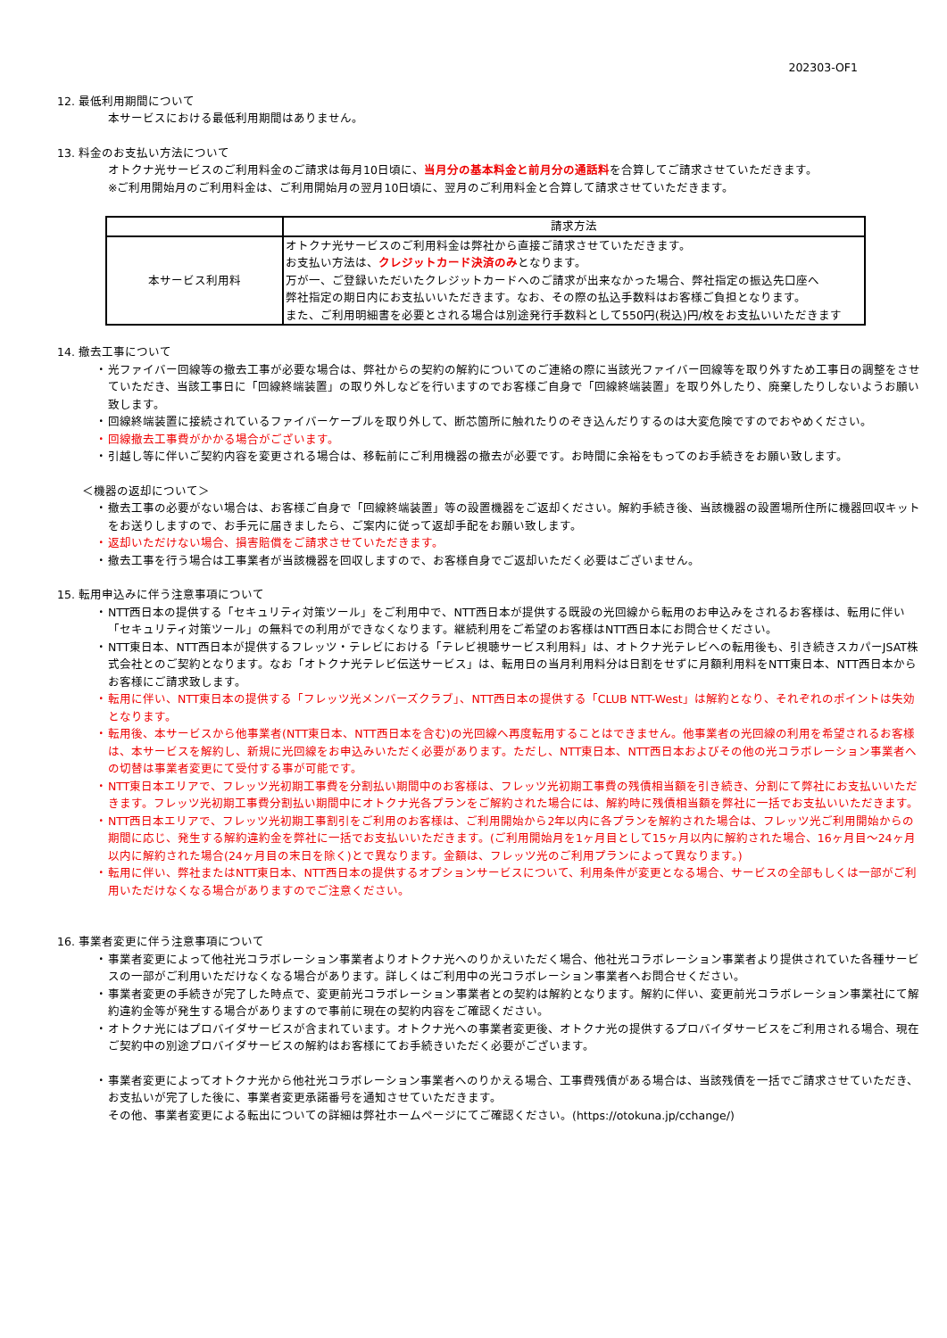202303-OF1
12. 最低利用期間について
本サービスにおける最低利用期間はありません。
13. 料金のお支払い方法について
オトクナ光サービスのご利用料金のご請求は毎月10日頃に、当月分の基本料金と前月分の通話料を合算してご請求させていただきます。
※ご利用開始月のご利用料金は、ご利用開始月の翌月10日頃に、翌月のご利用料金と合算して請求させていただきます。
| | 請求方法 |
| --- | --- |
| 本サービス利用料 | オトクナ光サービスのご利用料金は弊社から直接ご請求させていただきます。 お支払い方法は、 クレジットカード決済のみ となります。 万が一、ご登録いただいたクレジットカードへのご請求が出来なかった場合、弊社指定の振込先口座へ 弊社指定の期日内にお支払いいただきます。なお、その際の払込手数料はお客様ご負担となります。 また、ご利用明細書を必要とされる場合は別途発行手数料として550円(税込)円/枚をお支払いいただきます |
14. 撤去工事について
・ 光ファイバー回線等の撤去工事が必要な場合は、弊社からの契約の解約についてのご連絡の際に当該光ファイバー回線等を取り外すため工事日の調整をさせていただき、当該工事日に「回線終端装置」の取り外しなどを行いますのでお客様ご自身で「回線終端装置」を取り外したり、廃棄したりしないようお願い致します。
・ 回線終端装置に接続されているファイバーケーブルを取り外して、断芯箇所に触れたりのぞき込んだりするのは大変危険ですのでおやめください。
・ 回線撤去工事費がかかる場合がございます。
・ 引越し等に伴いご契約内容を変更される場合は、移転前にご利用機器の撤去が必要です。お時間に余裕をもってのお手続きをお願い致します。
＜機器の返却について＞
・ 撤去工事の必要がない場合は、お客様ご自身で「回線終端装置」等の設置機器をご返却ください。解約手続き後、当該機器の設置場所住所に機器回収キットをお送りしますので、お手元に届きましたら、ご案内に従って返却手配をお願い致します。
・ 返却いただけない場合、損害賠償をご請求させていただきます。
・ 撤去工事を行う場合は工事業者が当該機器を回収しますので、お客様自身でご返却いただく必要はございません。
15. 転用申込みに伴う注意事項について
・ NTT西日本の提供する「セキュリティ対策ツール」をご利用中で、NTT西日本が提供する既設の光回線から転用のお申込みをされるお客様は、転用に伴い「セキュリティ対策ツール」の無料での利用ができなくなります。継続利用をご希望のお客様はNTT西日本にお問合せください。
・ NTT東日本、NTT西日本が提供するフレッツ・テレビにおける「テレビ視聴サービス利用料」は、オトクナ光テレビへの転用後も、引き続きスカパーJSAT株式会社とのご契約となります。なお「オトクナ光テレビ伝送サービス」は、転用日の当月利用料分は日割をせずに月額利用料をNTT東日本、NTT西日本からお客様にご請求致します。
・ 転用に伴い、NTT東日本の提供する「フレッツ光メンバーズクラブ」、NTT西日本の提供する「CLUB NTT-West」は解約となり、それぞれのポイントは失効となります。
・ 転用後、本サービスから他事業者(NTT東日本、NTT西日本を含む)の光回線へ再度転用することはできません。他事業者の光回線の利用を希望されるお客様は、本サービスを解約し、新規に光回線をお申込みいただく必要があります。ただし、NTT東日本、NTT西日本およびその他の光コラボレーション事業者への切替は事業者変更にて受付する事が可能です。
・ NTT東日本エリアで、フレッツ光初期工事費を分割払い期間中のお客様は、フレッツ光初期工事費の残債相当額を引き続き、分割にて弊社にお支払いいただきます。フレッツ光初期工事費分割払い期間中にオトクナ光各プランをご解約された場合には、解約時に残債相当額を弊社に一括でお支払いいただきます。
・ NTT西日本エリアで、フレッツ光初期工事割引をご利用のお客様は、ご利用開始から2年以内に各プランを解約された場合は、フレッツ光ご利用開始からの期間に応じ、発生する解約違約金を弊社に一括でお支払いいただきます。(ご利用開始月を1ヶ月目として15ヶ月以内に解約された場合、16ヶ月目～24ヶ月以内に解約された場合(24ヶ月目の末日を除く)とで異なります。金額は、フレッツ光のご利用プランによって異なります。)
・ 転用に伴い、弊社またはNTT東日本、NTT西日本の提供するオプションサービスについて、利用条件が変更となる場合、サービスの全部もしくは一部がご利用いただけなくなる場合がありますのでご注意ください。
16. 事業者変更に伴う注意事項について
・ 事業者変更によって他社光コラボレーション事業者よりオトクナ光へのりかえいただく場合、他社光コラボレーション事業者より提供されていた各種サービスの一部がご利用いただけなくなる場合があります。詳しくはご利用中の光コラボレーション事業者へお問合せください。
・ 事業者変更の手続きが完了した時点で、変更前光コラボレーション事業者との契約は解約となります。解約に伴い、変更前光コラボレーション事業社にて解約違約金等が発生する場合がありますので事前に現在の契約内容をご確認ください。
・ オトクナ光にはプロバイダサービスが含まれています。オトクナ光への事業者変更後、オトクナ光の提供するプロバイダサービスをご利用される場合、現在ご契約中の別途プロバイダサービスの解約はお客様にてお手続きいただく必要がございます。
・ 事業者変更によってオトクナ光から他社光コラボレーション事業者へのりかえる場合、工事費残債がある場合は、当該残債を一括でご請求させていただき、お支払いが完了した後に、事業者変更承諾番号を通知させていただきます。
その他、事業者変更による転出についての詳細は弊社ホームページにてご確認ください。(https://otokuna.jp/cchange/)